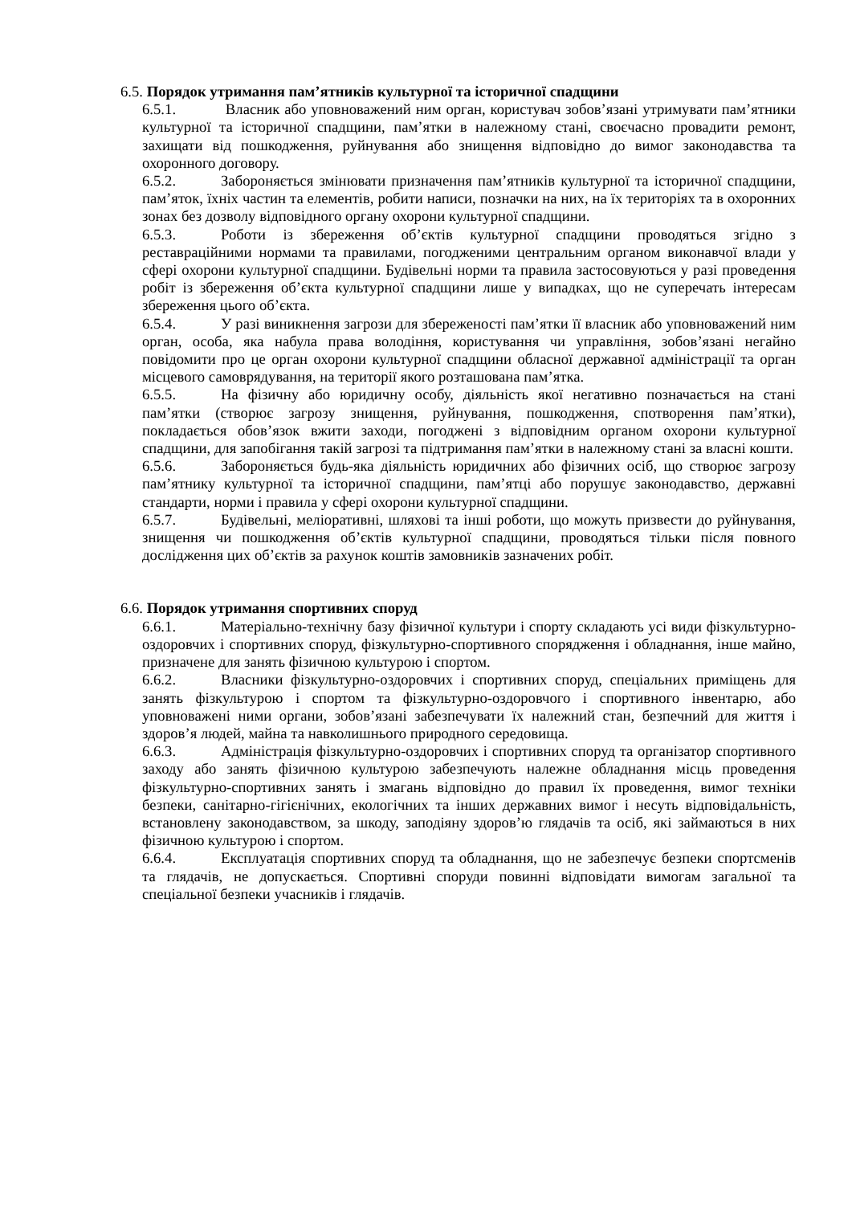6.5. Порядок утримання пам’ятників культурної та історичної спадщини
6.5.1. Власник або уповноважений ним орган, користувач зобов’язані утримувати пам’ятники культурної та історичної спадщини, пам’ятки в належному стані, своєчасно провадити ремонт, захищати від пошкодження, руйнування або знищення відповідно до вимог законодавства та охоронного договору.
6.5.2. Забороняється змінювати призначення пам’ятників культурної та історичної спадщини, пам’яток, їхніх частин та елементів, робити написи, позначки на них, на їх територіях та в охоронних зонах без дозволу відповідного органу охорони культурної спадщини.
6.5.3. Роботи із збереження об’єктів культурної спадщини проводяться згідно з реставраційними нормами та правилами, погодженими центральним органом виконавчої влади у сфері охорони культурної спадщини. Будівельні норми та правила застосовуються у разі проведення робіт із збереження об’єкта культурної спадщини лише у випадках, що не суперечать інтересам збереження цього об’єкта.
6.5.4. У разі виникнення загрози для збереженості пам’ятки її власник або уповноважений ним орган, особа, яка набула права володіння, користування чи управління, зобов’язані негайно повідомити про це орган охорони культурної спадщини обласної державної адміністрації та орган місцевого самоврядування, на території якого розташована пам’ятка.
6.5.5. На фізичну або юридичну особу, діяльність якої негативно позначається на стані пам’ятки (створює загрозу знищення, руйнування, пошкодження, спотворення пам’ятки), покладається обов’язок вжити заходи, погоджені з відповідним органом охорони культурної спадщини, для запобігання такій загрозі та підтримання пам’ятки в належному стані за власні кошти.
6.5.6. Забороняється будь-яка діяльність юридичних або фізичних осіб, що створює загрозу пам’ятнику культурної та історичної спадщини, пам’ятці або порушує законодавство, державні стандарти, норми і правила у сфері охорони культурної спадщини.
6.5.7. Будівельні, меліоративні, шляхові та інші роботи, що можуть призвести до руйнування, знищення чи пошкодження об’єктів культурної спадщини, проводяться тільки після повного дослідження цих об’єктів за рахунок коштів замовників зазначених робіт.
6.6. Порядок утримання спортивних споруд
6.6.1. Матеріально-технічну базу фізичної культури і спорту складають усі види фізкультурно-оздоровчих і спортивних споруд, фізкультурно-спортивного спорядження і обладнання, інше майно, призначене для занять фізичною культурою і спортом.
6.6.2. Власники фізкультурно-оздоровчих і спортивних споруд, спеціальних приміщень для занять фізкультурою і спортом та фізкультурно-оздоровчого і спортивного інвентарю, або уповноважені ними органи, зобов’язані забезпечувати їх належний стан, безпечний для життя і здоров’я людей, майна та навколишнього природного середовища.
6.6.3. Адміністрація фізкультурно-оздоровчих і спортивних споруд та організатор спортивного заходу або занять фізичною культурою забезпечують належне обладнання місць проведення фізкультурно-спортивних занять і змагань відповідно до правил їх проведення, вимог техніки безпеки, санітарно-гігієнічних, екологічних та інших державних вимог і несуть відповідальність, встановлену законодавством, за шкоду, заподіяну здоров’ю глядачів та осіб, які займаються в них фізичною культурою і спортом.
6.6.4. Експлуатація спортивних споруд та обладнання, що не забезпечує безпеки спортсменів та глядачів, не допускається. Спортивні споруди повинні відповідати вимогам загальної та спеціальної безпеки учасників і глядачів.